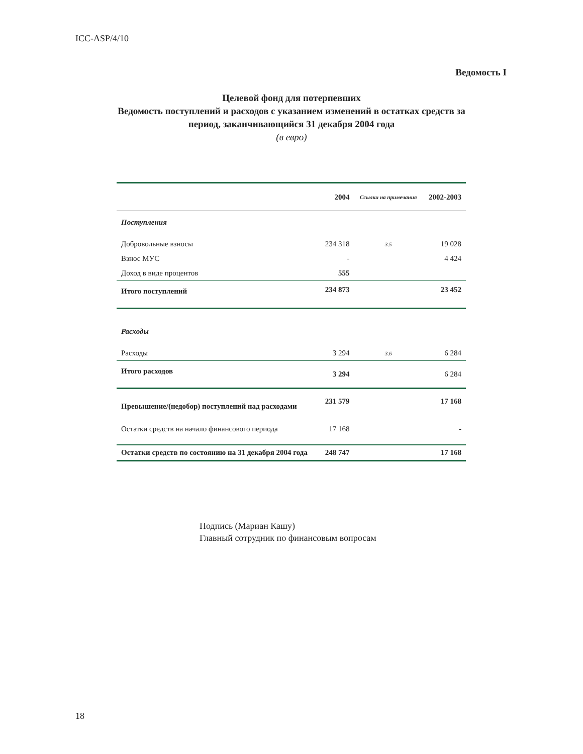ICC-ASP/4/10
Ведомость I
Целевой фонд для потерпевших
Ведомость поступлений и расходов с указанием изменений в остатках средств за
период, заканчивающийся 31 декабря 2004 года
(в евро)
| | 2004 | Ссылки на примечания | 2002-2003 |
| --- | --- | --- | --- |
| Поступления | | | |
| Добровольные взносы | 234 318 | 3.5 | 19 028 |
| Взнос МУС | - | | 4 424 |
| Доход в виде процентов | 555 | | |
| Итого поступлений | 234 873 | | 23 452 |
| Расходы | | | |
| Расходы | 3 294 | 3.6 | 6 284 |
| Итого расходов | 3 294 | | 6 284 |
| Превышение/(недобор) поступлений над расходами | 231 579 | | 17 168 |
| Остатки средств на начало финансового периода | 17 168 | | - |
| Остатки средств по состоянию на 31 декабря 2004 года | 248 747 | | 17 168 |
Подпись (Мариан Кашу)
Главный сотрудник по финансовым вопросам
18